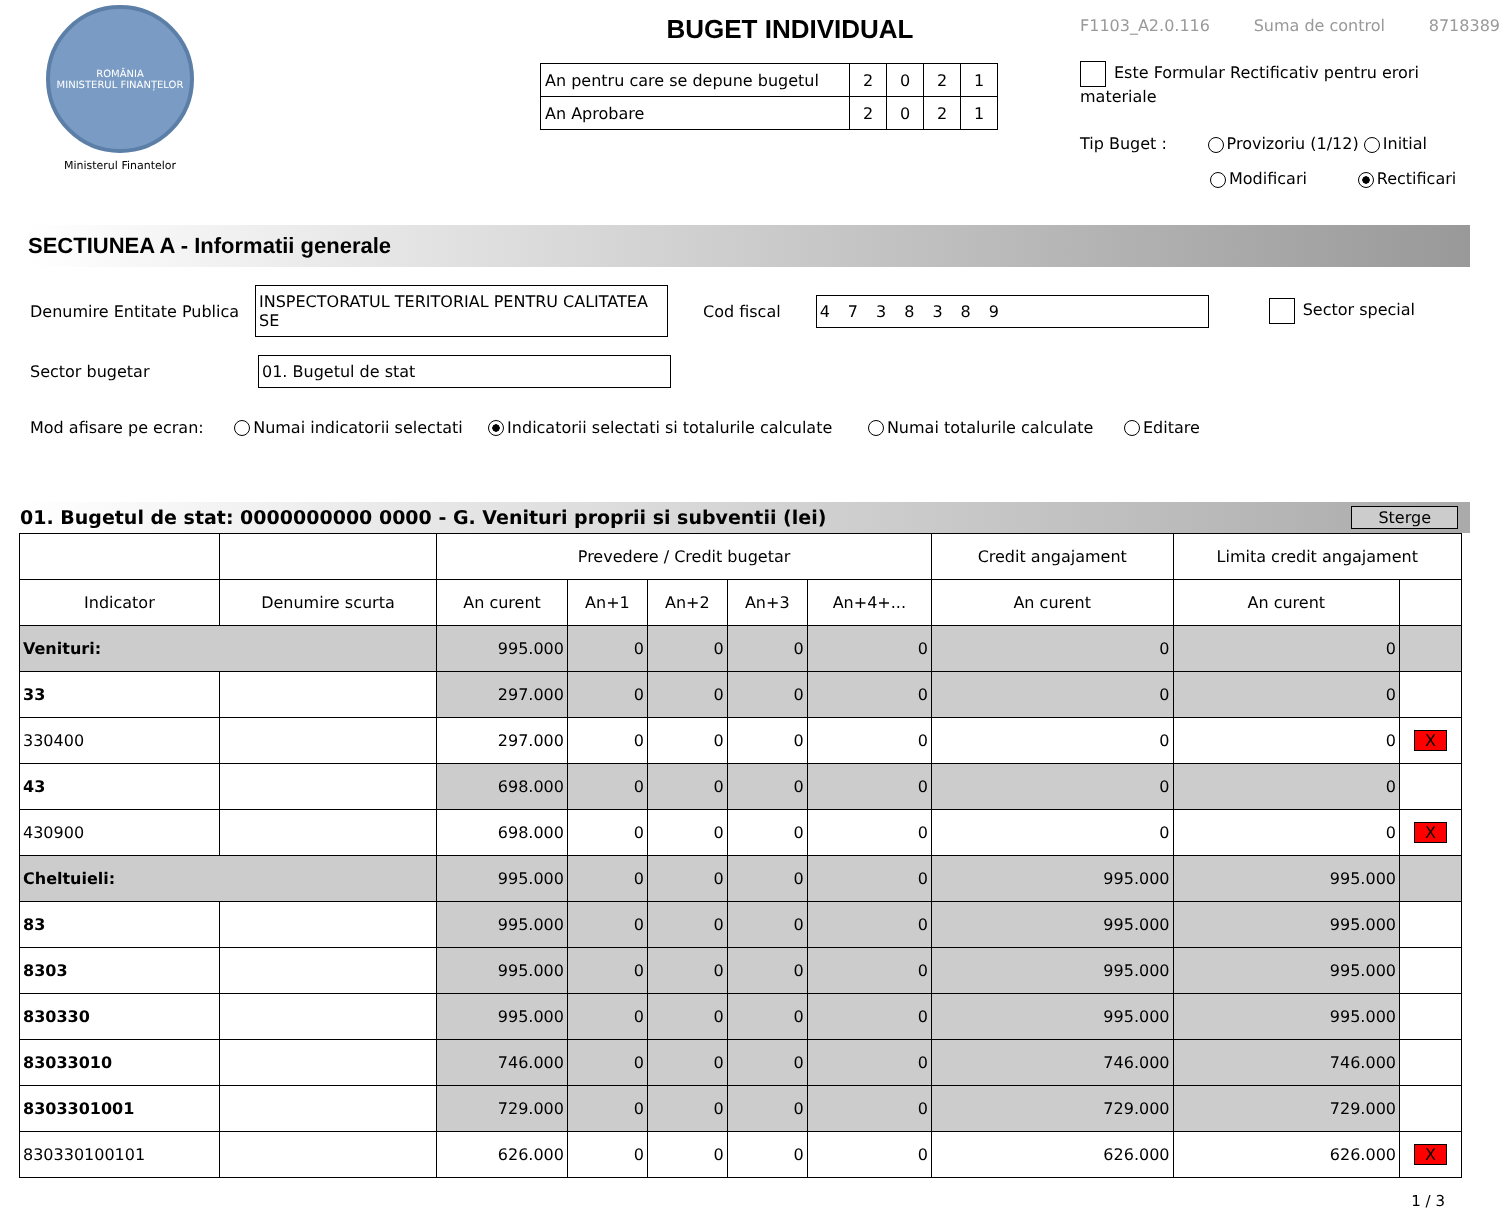ROMÂNIA
MINISTERUL FINANȚELOR
Ministerul Finantelor
BUGET INDIVIDUAL
| An pentru care se depune bugetul | 2 | 0 | 2 | 1 |
| An Aprobare | 2 | 0 | 2 | 1 |
F1103_A2.0.116 Suma de control 8718389
Este Formular Rectificativ pentru erori materiale
Tip Buget : Provizoriu (1/12) Initial
Modificari Rectificari
SECTIUNEA A - Informatii generale
Denumire Entitate Publica INSPECTORATUL TERITORIAL PENTRU CALITATEA SE Cod fiscal 4738389 Sector special
Sector bugetar 01. Bugetul de stat
Mod afisare pe ecran: Numai indicatorii selectati Indicatorii selectati si totalurile calculate Numai totalurile calculate Editare
01. Bugetul de stat: 0000000000 0000 - G. Venituri proprii si subventii (lei) Sterge
| | | Prevedere / Credit bugetar | | | | | Credit angajament | Limita credit angajament | |
| --- | --- | --- | --- | --- | --- | --- | --- | --- | --- |
| Indicator | Denumire scurta | An curent | An+1 | An+2 | An+3 | An+4+... | An curent | An curent | |
| Venituri: | | 995.000 | 0 | 0 | 0 | 0 | 0 | 0 | |
| 33 | | 297.000 | 0 | 0 | 0 | 0 | 0 | 0 | |
| 330400 | | 297.000 | 0 | 0 | 0 | 0 | 0 | 0 | X |
| 43 | | 698.000 | 0 | 0 | 0 | 0 | 0 | 0 | |
| 430900 | | 698.000 | 0 | 0 | 0 | 0 | 0 | 0 | X |
| Cheltuieli: | | 995.000 | 0 | 0 | 0 | 0 | 995.000 | 995.000 | |
| 83 | | 995.000 | 0 | 0 | 0 | 0 | 995.000 | 995.000 | |
| 8303 | | 995.000 | 0 | 0 | 0 | 0 | 995.000 | 995.000 | |
| 830330 | | 995.000 | 0 | 0 | 0 | 0 | 995.000 | 995.000 | |
| 83033010 | | 746.000 | 0 | 0 | 0 | 0 | 746.000 | 746.000 | |
| 8303301001 | | 729.000 | 0 | 0 | 0 | 0 | 729.000 | 729.000 | |
| 830330100101 | | 626.000 | 0 | 0 | 0 | 0 | 626.000 | 626.000 | X |
1 / 3